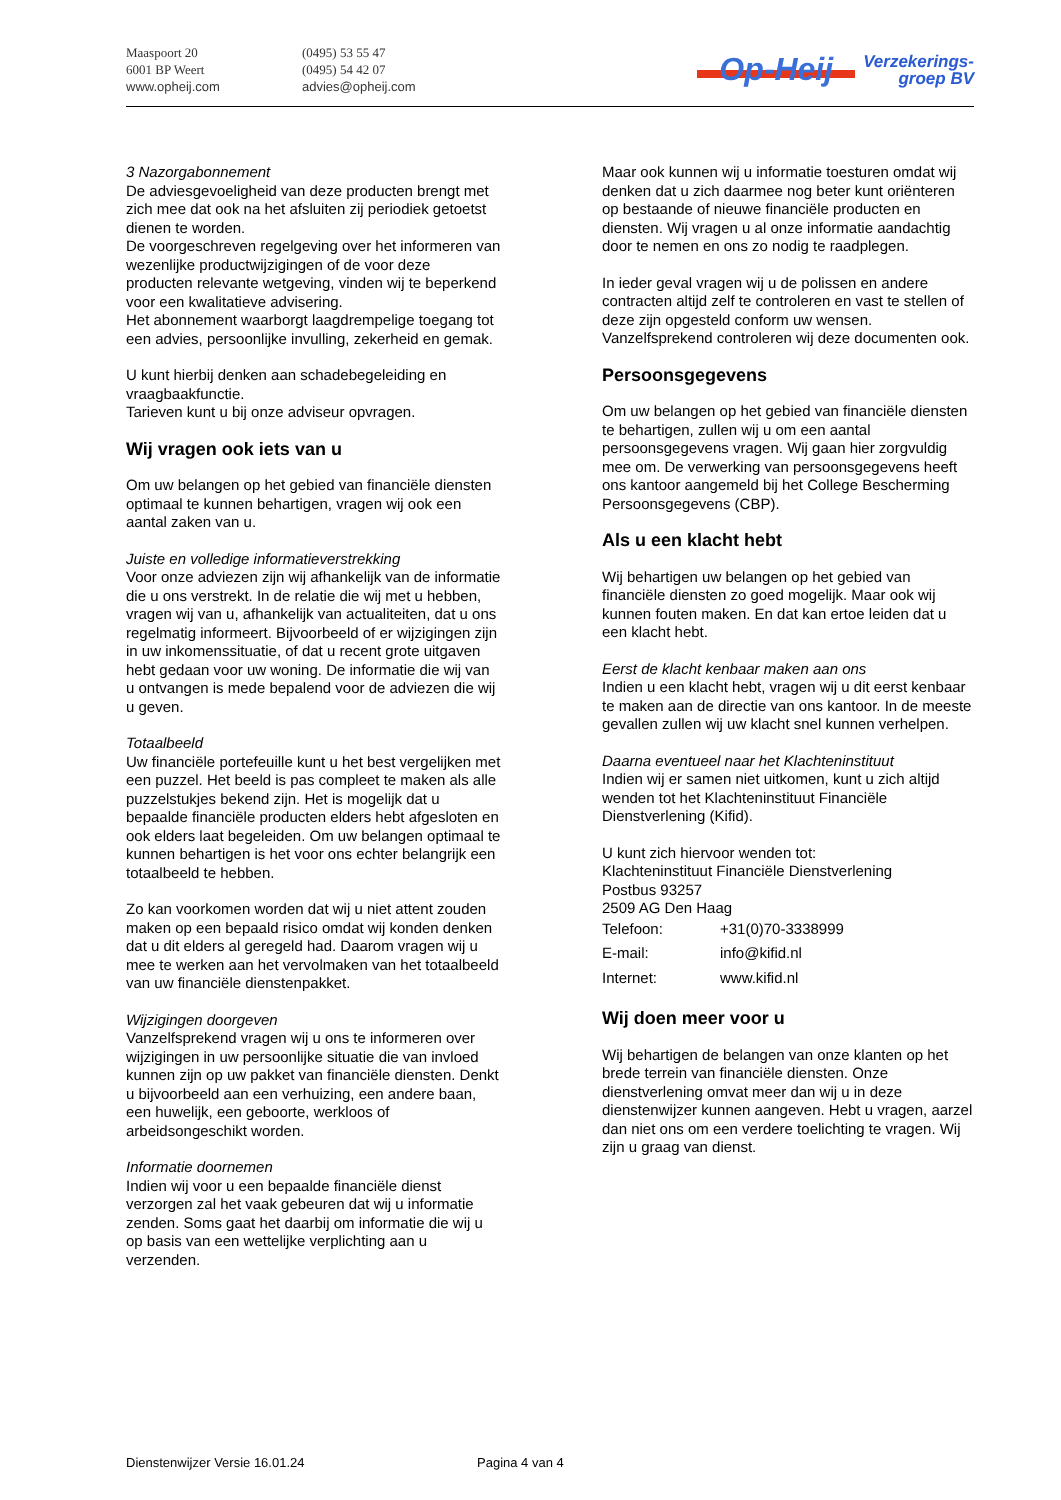Maaspoort 20
6001 BP Weert
www.opheij.com
(0495) 53 55 47
(0495) 54 42 07
advies@opheij.com
Op-Heij Verzekerings-
groep BV
3 Nazorgabonnement
De adviesgevoeligheid van deze producten brengt met zich mee dat ook na het afsluiten zij periodiek getoetst dienen te worden.
De voorgeschreven regelgeving over het informeren van wezenlijke productwijzigingen of de voor deze producten relevante wetgeving, vinden wij te beperkend voor een kwalitatieve advisering.
Het abonnement waarborgt laagdrempelige toegang tot een advies, persoonlijke invulling, zekerheid en gemak.
U kunt hierbij denken aan schadebegeleiding en vraagbaakfunctie.
Tarieven kunt u bij onze adviseur opvragen.
Wij vragen ook iets van u
Om uw belangen op het gebied van financiële diensten optimaal te kunnen behartigen, vragen wij ook een aantal zaken van u.
Juiste en volledige informatieverstrekking
Voor onze adviezen zijn wij afhankelijk van de informatie die u ons verstrekt. In de relatie die wij met u hebben, vragen wij van u, afhankelijk van actualiteiten, dat u ons regelmatig informeert. Bijvoorbeeld of er wijzigingen zijn in uw inkomenssituatie, of dat u recent grote uitgaven hebt gedaan voor uw woning. De informatie die wij van u ontvangen is mede bepalend voor de adviezen die wij u geven.
Totaalbeeld
Uw financiële portefeuille kunt u het best vergelijken met een puzzel. Het beeld is pas compleet te maken als alle puzzelstukjes bekend zijn. Het is mogelijk dat u bepaalde financiële producten elders hebt afgesloten en ook elders laat begeleiden. Om uw belangen optimaal te kunnen behartigen is het voor ons echter belangrijk een totaalbeeld te hebben.
Zo kan voorkomen worden dat wij u niet attent zouden maken op een bepaald risico omdat wij konden denken dat u dit elders al geregeld had. Daarom vragen wij u mee te werken aan het vervolmaken van het totaalbeeld van uw financiële dienstenpakket.
Wijzigingen doorgeven
Vanzelfsprekend vragen wij u ons te informeren over wijzigingen in uw persoonlijke situatie die van invloed kunnen zijn op uw pakket van financiële diensten. Denkt u bijvoorbeeld aan een verhuizing, een andere baan, een huwelijk, een geboorte, werkloos of arbeidsongeschikt worden.
Informatie doornemen
Indien wij voor u een bepaalde financiële dienst verzorgen zal het vaak gebeuren dat wij u informatie zenden. Soms gaat het daarbij om informatie die wij u op basis van een wettelijke verplichting aan u verzenden.
Maar ook kunnen wij u informatie toesturen omdat wij denken dat u zich daarmee nog beter kunt oriënteren op bestaande of nieuwe financiële producten en diensten. Wij vragen u al onze informatie aandachtig door te nemen en ons zo nodig te raadplegen.
In ieder geval vragen wij u de polissen en andere contracten altijd zelf te controleren en vast te stellen of deze zijn opgesteld conform uw wensen. Vanzelfsprekend controleren wij deze documenten ook.
Persoonsgegevens
Om uw belangen op het gebied van financiële diensten te behartigen, zullen wij u om een aantal persoonsgegevens vragen. Wij gaan hier zorgvuldig mee om. De verwerking van persoonsgegevens heeft ons kantoor aangemeld bij het College Bescherming Persoonsgegevens (CBP).
Als u een klacht hebt
Wij behartigen uw belangen op het gebied van financiële diensten zo goed mogelijk. Maar ook wij kunnen fouten maken. En dat kan ertoe leiden dat u een klacht hebt.
Eerst de klacht kenbaar maken aan ons
Indien u een klacht hebt, vragen wij u dit eerst kenbaar te maken aan de directie van ons kantoor. In de meeste gevallen zullen wij uw klacht snel kunnen verhelpen.
Daarna eventueel naar het Klachteninstituut
Indien wij er samen niet uitkomen, kunt u zich altijd wenden tot het Klachteninstituut Financiële Dienstverlening (Kifid).
U kunt zich hiervoor wenden tot:
Klachteninstituut Financiële Dienstverlening
Postbus 93257
2509 AG Den Haag
| Telefoon: | +31(0)70-3338999 |
| E-mail: | info@kifid.nl |
| Internet: | www.kifid.nl |
Wij doen meer voor u
Wij behartigen de belangen van onze klanten op het brede terrein van financiële diensten. Onze dienstverlening omvat meer dan wij u in deze dienstenwijzer kunnen aangeven. Hebt u vragen, aarzel dan niet ons om een verdere toelichting te vragen. Wij zijn u graag van dienst.
Dienstenwijzer Versie 16.01.24 Pagina 4 van 4